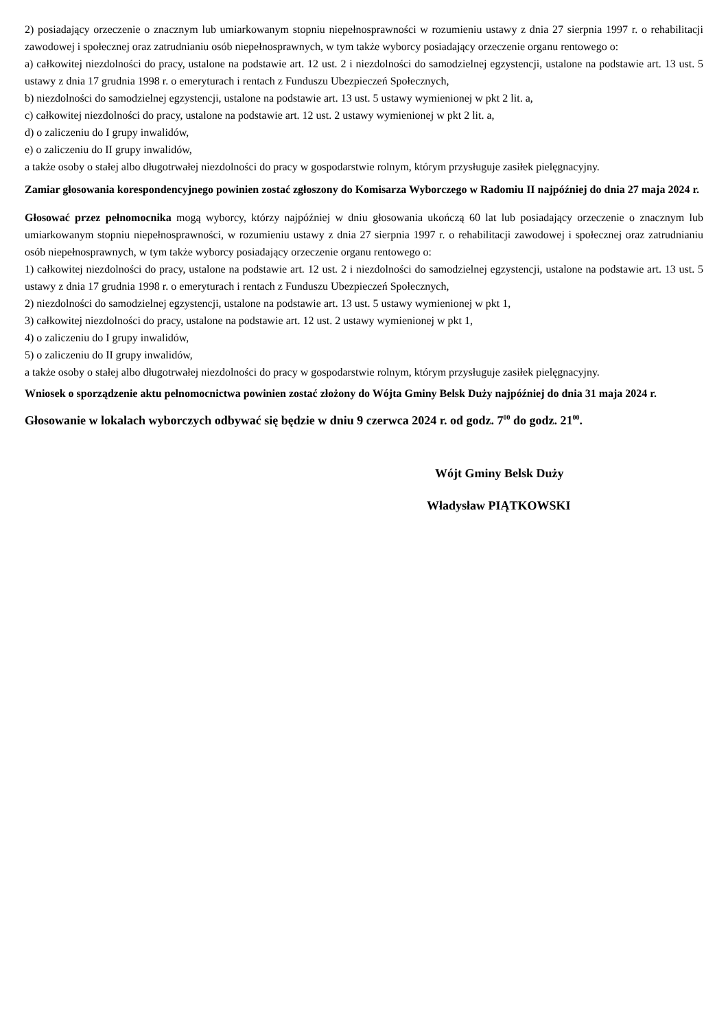2) posiadający orzeczenie o znacznym lub umiarkowanym stopniu niepełnosprawności w rozumieniu ustawy z dnia 27 sierpnia 1997 r. o rehabilitacji zawodowej i społecznej oraz zatrudnianiu osób niepełnosprawnych, w tym także wyborcy posiadający orzeczenie organu rentowego o:
a) całkowitej niezdolności do pracy, ustalone na podstawie art. 12 ust. 2 i niezdolności do samodzielnej egzystencji, ustalone na podstawie art. 13 ust. 5 ustawy z dnia 17 grudnia 1998 r. o emeryturach i rentach z Funduszu Ubezpieczeń Społecznych,
b) niezdolności do samodzielnej egzystencji, ustalone na podstawie art. 13 ust. 5 ustawy wymienionej w pkt 2 lit. a,
c) całkowitej niezdolności do pracy, ustalone na podstawie art. 12 ust. 2 ustawy wymienionej w pkt 2 lit. a,
d) o zaliczeniu do I grupy inwalidów,
e) o zaliczeniu do II grupy inwalidów,
a także osoby o stałej albo długotrwałej niezdolności do pracy w gospodarstwie rolnym, którym przysługuje zasiłek pielęgnacyjny.
Zamiar głosowania korespondencyjnego powinien zostać zgłoszony do Komisarza Wyborczego w Radomiu II najpóźniej do dnia 27 maja 2024 r.
Głosować przez pełnomocnika mogą wyborcy, którzy najpóźniej w dniu głosowania ukończą 60 lat lub posiadający orzeczenie o znacznym lub umiarkowanym stopniu niepełnosprawności, w rozumieniu ustawy z dnia 27 sierpnia 1997 r. o rehabilitacji zawodowej i społecznej oraz zatrudnianiu osób niepełnosprawnych, w tym także wyborcy posiadający orzeczenie organu rentowego o:
1) całkowitej niezdolności do pracy, ustalone na podstawie art. 12 ust. 2 i niezdolności do samodzielnej egzystencji, ustalone na podstawie art. 13 ust. 5 ustawy z dnia 17 grudnia 1998 r. o emeryturach i rentach z Funduszu Ubezpieczeń Społecznych,
2) niezdolności do samodzielnej egzystencji, ustalone na podstawie art. 13 ust. 5 ustawy wymienionej w pkt 1,
3) całkowitej niezdolności do pracy, ustalone na podstawie art. 12 ust. 2 ustawy wymienionej w pkt 1,
4) o zaliczeniu do I grupy inwalidów,
5) o zaliczeniu do II grupy inwalidów,
a także osoby o stałej albo długotrwałej niezdolności do pracy w gospodarstwie rolnym, którym przysługuje zasiłek pielęgnacyjny.
Wniosek o sporządzenie aktu pełnomocnictwa powinien zostać złożony do Wójta Gminy Belsk Duży najpóźniej do dnia 31 maja 2024 r.
Głosowanie w lokalach wyborczych odbywać się będzie w dniu 9 czerwca 2024 r. od godz. 7<sup>00</sup> do godz. 21<sup>00</sup>.
Wójt Gminy Belsk Duży
Władysław PIĄTKOWSKI